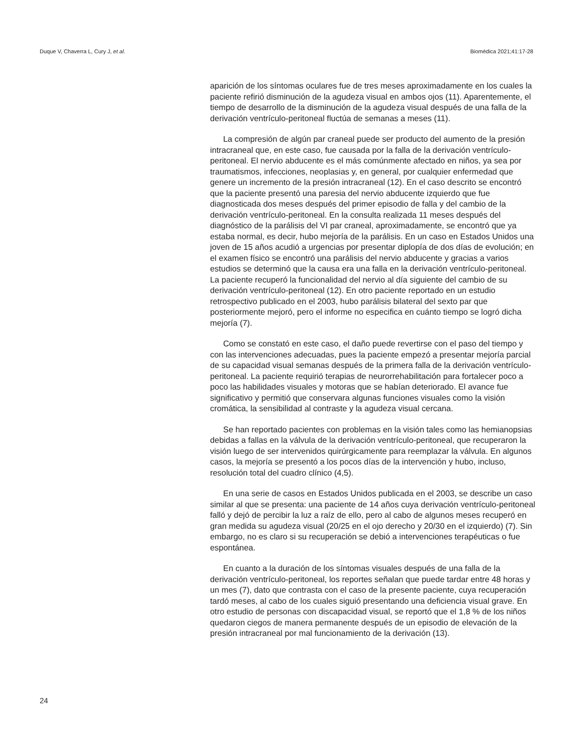Duque V, Chaverra L, Cury J, et al. Biomédica 2021;41:17-28
aparición de los síntomas oculares fue de tres meses aproximadamente en los cuales la paciente refirió disminución de la agudeza visual en ambos ojos (11). Aparentemente, el tiempo de desarrollo de la disminución de la agudeza visual después de una falla de la derivación ventrículo-peritoneal fluctúa de semanas a meses (11).
La compresión de algún par craneal puede ser producto del aumento de la presión intracraneal que, en este caso, fue causada por la falla de la derivación ventrículo-peritoneal. El nervio abducente es el más comúnmente afectado en niños, ya sea por traumatismos, infecciones, neoplasias y, en general, por cualquier enfermedad que genere un incremento de la presión intracraneal (12). En el caso descrito se encontró que la paciente presentó una paresia del nervio abducente izquierdo que fue diagnosticada dos meses después del primer episodio de falla y del cambio de la derivación ventrículo-peritoneal. En la consulta realizada 11 meses después del diagnóstico de la parálisis del VI par craneal, aproximadamente, se encontró que ya estaba normal, es decir, hubo mejoría de la parálisis. En un caso en Estados Unidos una joven de 15 años acudió a urgencias por presentar diplopía de dos días de evolución; en el examen físico se encontró una parálisis del nervio abducente y gracias a varios estudios se determinó que la causa era una falla en la derivación ventrículo-peritoneal. La paciente recuperó la funcionalidad del nervio al día siguiente del cambio de su derivación ventrículo-peritoneal (12). En otro paciente reportado en un estudio retrospectivo publicado en el 2003, hubo parálisis bilateral del sexto par que posteriormente mejoró, pero el informe no especifica en cuánto tiempo se logró dicha mejoría (7).
Como se constató en este caso, el daño puede revertirse con el paso del tiempo y con las intervenciones adecuadas, pues la paciente empezó a presentar mejoría parcial de su capacidad visual semanas después de la primera falla de la derivación ventrículo-peritoneal. La paciente requirió terapias de neurorrehabilitación para fortalecer poco a poco las habilidades visuales y motoras que se habían deteriorado. El avance fue significativo y permitió que conservara algunas funciones visuales como la visión cromática, la sensibilidad al contraste y la agudeza visual cercana.
Se han reportado pacientes con problemas en la visión tales como las hemianopsias debidas a fallas en la válvula de la derivación ventrículo-peritoneal, que recuperaron la visión luego de ser intervenidos quirúrgicamente para reemplazar la válvula. En algunos casos, la mejoría se presentó a los pocos días de la intervención y hubo, incluso, resolución total del cuadro clínico (4,5).
En una serie de casos en Estados Unidos publicada en el 2003, se describe un caso similar al que se presenta: una paciente de 14 años cuya derivación ventrículo-peritoneal falló y dejó de percibir la luz a raíz de ello, pero al cabo de algunos meses recuperó en gran medida su agudeza visual (20/25 en el ojo derecho y 20/30 en el izquierdo) (7). Sin embargo, no es claro si su recuperación se debió a intervenciones terapéuticas o fue espontánea.
En cuanto a la duración de los síntomas visuales después de una falla de la derivación ventrículo-peritoneal, los reportes señalan que puede tardar entre 48 horas y un mes (7), dato que contrasta con el caso de la presente paciente, cuya recuperación tardó meses, al cabo de los cuales siguió presentando una deficiencia visual grave. En otro estudio de personas con discapacidad visual, se reportó que el 1,8 % de los niños quedaron ciegos de manera permanente después de un episodio de elevación de la presión intracraneal por mal funcionamiento de la derivación (13).
24